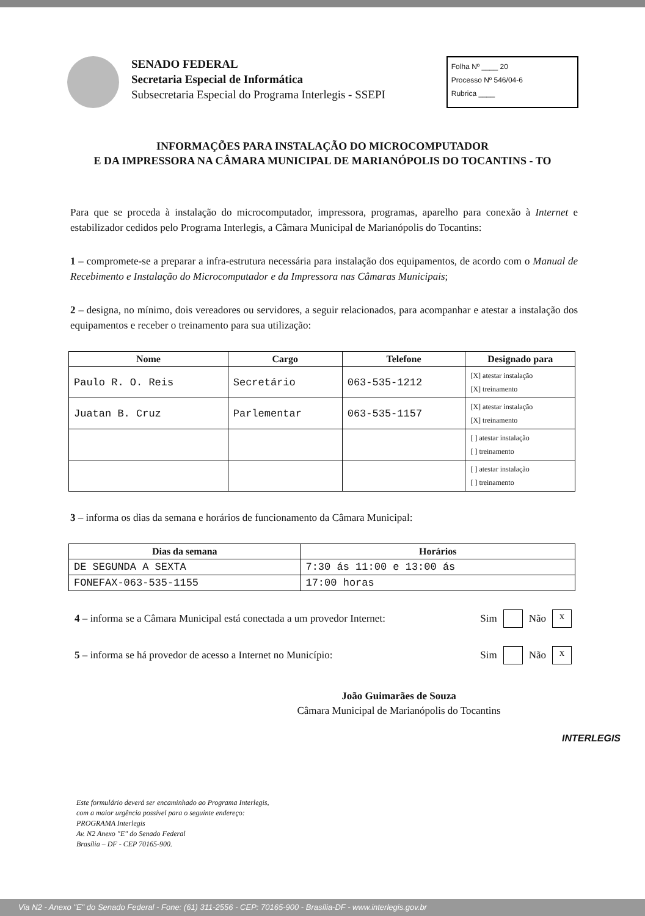SENADO FEDERAL
Secretaria Especial de Informática
Subsecretaria Especial do Programa Interlegis - SSEPI
Folha Nº ____ 20
Processo Nº 546/04-6
Rubrica ____
INFORMAÇÕES PARA INSTALAÇÃO DO MICROCOMPUTADOR
E DA IMPRESSORA NA CÂMARA MUNICIPAL DE MARIANÓPOLIS DO TOCANTINS - TO
Para que se proceda à instalação do microcomputador, impressora, programas, aparelho para conexão à Internet e estabilizador cedidos pelo Programa Interlegis, a Câmara Municipal de Marianópolis do Tocantins:
1 – compromete-se a preparar a infra-estrutura necessária para instalação dos equipamentos, de acordo com o Manual de Recebimento e Instalação do Microcomputador e da Impressora nas Câmaras Municipais;
2 – designa, no mínimo, dois vereadores ou servidores, a seguir relacionados, para acompanhar e atestar a instalação dos equipamentos e receber o treinamento para sua utilização:
| Nome | Cargo | Telefone | Designado para |
| --- | --- | --- | --- |
| Paulo R. O. Reis | Secretário | 063-535-1212 | [X] atestar instalação [X] treinamento |
| Juatan B. Cruz | Parlementar | 063-535-1157 | [X] atestar instalação [X] treinamento |
| | | | [ ] atestar instalação [ ] treinamento |
| | | | [ ] atestar instalação [ ] treinamento |
3 – informa os dias da semana e horários de funcionamento da Câmara Municipal:
| Dias da semana | Horários |
| --- | --- |
| DE SEGUNDA A SEXTA | 7:30 ás 11:00 e 13:00 ás |
| FONEFAX-063-535-1155 | 17:00 horas |
4 – informa se a Câmara Municipal está conectada a um provedor Internet: Sim Não x
5 – informa se há provedor de acesso a Internet no Município: Sim Não x
João Guimarães de Souza
Câmara Municipal de Marianópolis do Tocantins
Este formulário deverá ser encaminhado ao Programa Interlegis,
com a maior urgência possível para o seguinte endereço:
PROGRAMA Interlegis
Av. N2 Anexo "E" do Senado Federal
Brasília – DF - CEP 70165-900.
INTERLEGIS
Via N2 - Anexo "E" do Senado Federal - Fone: (61) 311-2556 - CEP: 70165-900 - Brasília-DF - www.interlegis.gov.br